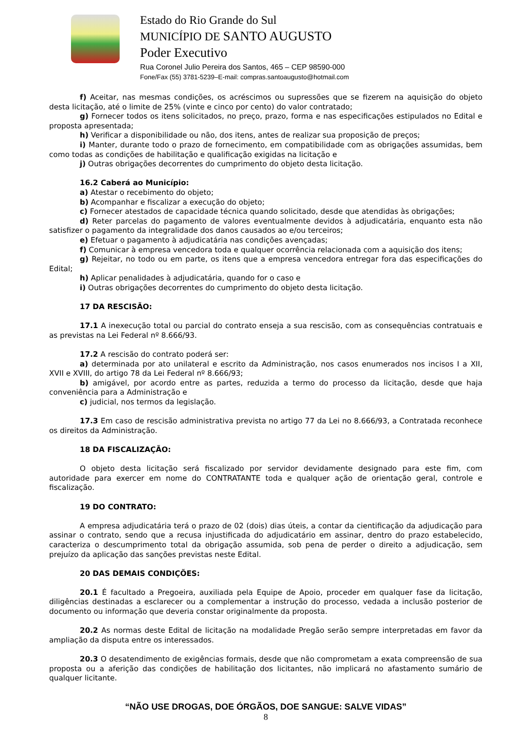Estado do Rio Grande do Sul
MUNICÍPIO DE SANTO AUGUSTO
Poder Executivo
Rua Coronel Julio Pereira dos Santos, 465 – CEP 98590-000
Fone/Fax (55) 3781-5239–E-mail: compras.santoaugusto@hotmail.com
f) Aceitar, nas mesmas condições, os acréscimos ou supressões que se fizerem na aquisição do objeto desta licitação, até o limite de 25% (vinte e cinco por cento) do valor contratado;
g) Fornecer todos os itens solicitados, no preço, prazo, forma e nas especificações estipulados no Edital e proposta apresentada;
h) Verificar a disponibilidade ou não, dos itens, antes de realizar sua proposição de preços;
i) Manter, durante todo o prazo de fornecimento, em compatibilidade com as obrigações assumidas, bem como todas as condições de habilitação e qualificação exigidas na licitação e
j) Outras obrigações decorrentes do cumprimento do objeto desta licitação.
16.2 Caberá ao Município:
a) Atestar o recebimento do objeto;
b) Acompanhar e fiscalizar a execução do objeto;
c) Fornecer atestados de capacidade técnica quando solicitado, desde que atendidas às obrigações;
d) Reter parcelas do pagamento de valores eventualmente devidos à adjudicatária, enquanto esta não satisfizer o pagamento da integralidade dos danos causados ao e/ou terceiros;
e) Efetuar o pagamento à adjudicatária nas condições avençadas;
f) Comunicar à empresa vencedora toda e qualquer ocorrência relacionada com a aquisição dos itens;
g) Rejeitar, no todo ou em parte, os itens que a empresa vencedora entregar fora das especificações do Edital;
h) Aplicar penalidades à adjudicatária, quando for o caso e
i) Outras obrigações decorrentes do cumprimento do objeto desta licitação.
17 DA RESCISÃO:
17.1 A inexecução total ou parcial do contrato enseja a sua rescisão, com as consequências contratuais e as previstas na Lei Federal nº 8.666/93.
17.2 A rescisão do contrato poderá ser:
a) determinada por ato unilateral e escrito da Administração, nos casos enumerados nos incisos I a XII, XVII e XVIII, do artigo 78 da Lei Federal nº 8.666/93;
b) amigável, por acordo entre as partes, reduzida a termo do processo da licitação, desde que haja conveniência para a Administração e
c) judicial, nos termos da legislação.
17.3 Em caso de rescisão administrativa prevista no artigo 77 da Lei no 8.666/93, a Contratada reconhece os direitos da Administração.
18 DA FISCALIZAÇÃO:
O objeto desta licitação será fiscalizado por servidor devidamente designado para este fim, com autoridade para exercer em nome do CONTRATANTE toda e qualquer ação de orientação geral, controle e fiscalização.
19 DO CONTRATO:
A empresa adjudicatária terá o prazo de 02 (dois) dias úteis, a contar da cientificação da adjudicação para assinar o contrato, sendo que a recusa injustificada do adjudicatário em assinar, dentro do prazo estabelecido, caracteriza o descumprimento total da obrigação assumida, sob pena de perder o direito a adjudicação, sem prejuízo da aplicação das sanções previstas neste Edital.
20 DAS DEMAIS CONDIÇÕES:
20.1 É facultado a Pregoeira, auxiliada pela Equipe de Apoio, proceder em qualquer fase da licitação, diligências destinadas a esclarecer ou a complementar a instrução do processo, vedada a inclusão posterior de documento ou informação que deveria constar originalmente da proposta.
20.2 As normas deste Edital de licitação na modalidade Pregão serão sempre interpretadas em favor da ampliação da disputa entre os interessados.
20.3 O desatendimento de exigências formais, desde que não comprometam a exata compreensão de sua proposta ou a aferição das condições de habilitação dos licitantes, não implicará no afastamento sumário de qualquer licitante.
“NÃO USE DROGAS, DOE ÓRGÃOS, DOE SANGUE: SALVE VIDAS”
8